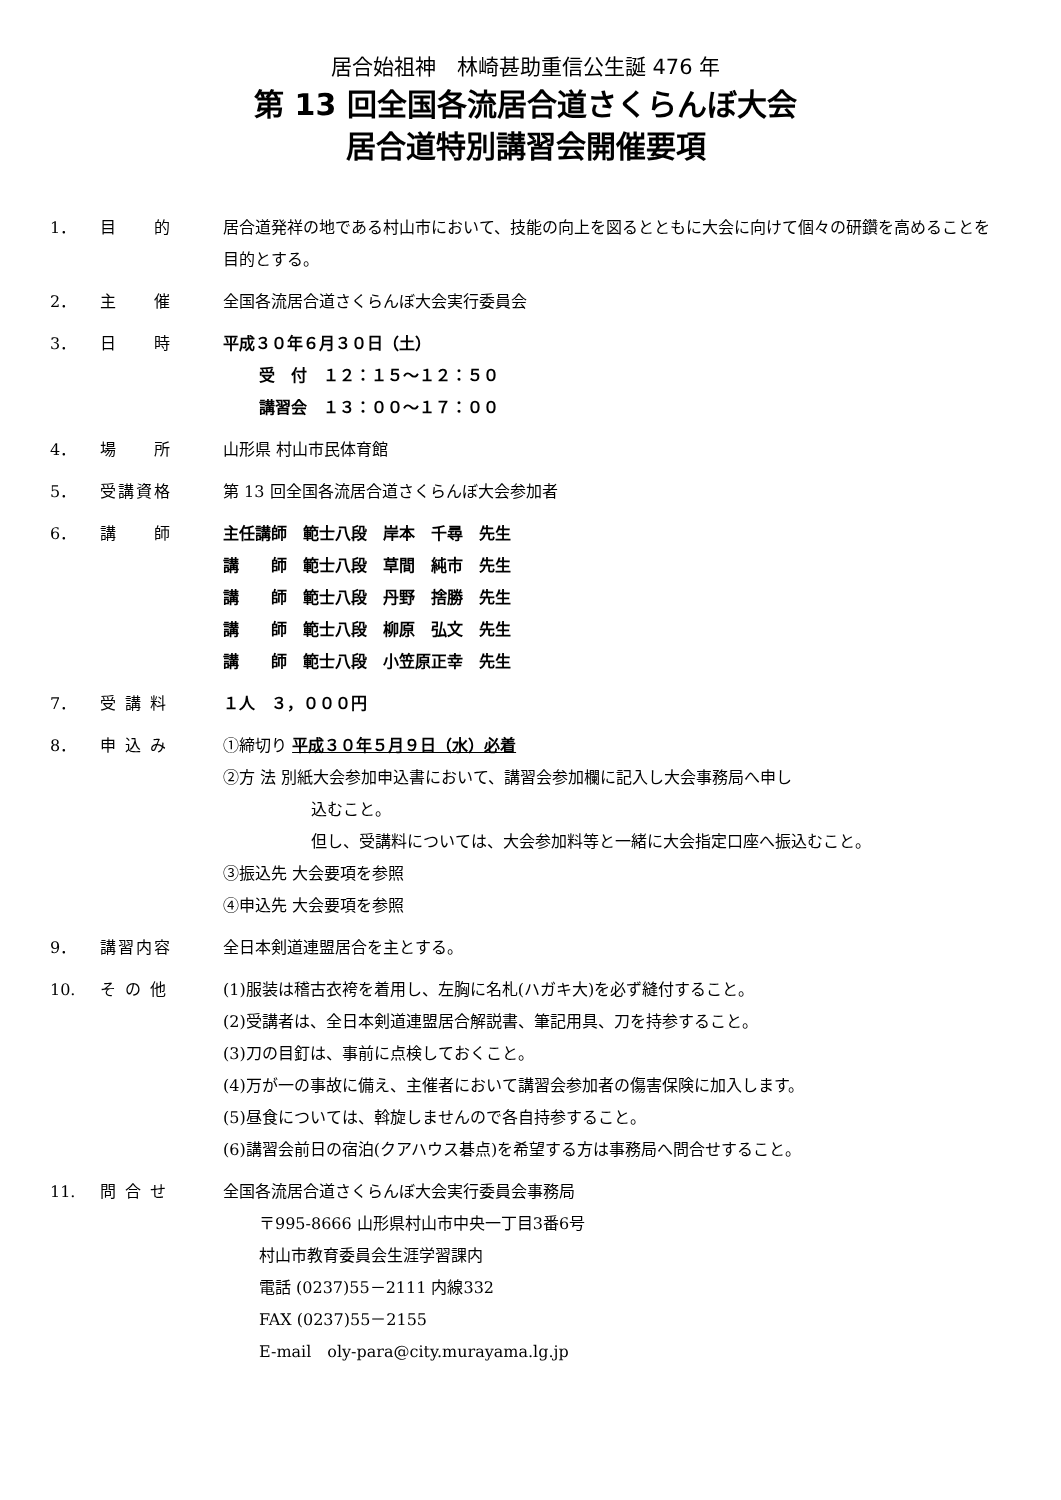居合始祖神　林崎甚助重信公生誕 476 年
第 13 回全国各流居合道さくらんぼ大会
居合道特別講習会開催要項
1． 目　　的 居合道発祥の地である村山市において、技能の向上を図るとともに大会に向けて個々の研鑽を高めることを目的とする。
2． 主　　催 全国各流居合道さくらんぼ大会実行委員会
3． 日　　時 平成３０年６月３０日（土）
受　付　１２：１５～１２：５０
講習会　１３：００～１７：００
4． 場　　所 山形県 村山市民体育館
5． 受講資格 第 13 回全国各流居合道さくらんぼ大会参加者
6． 講　　師 主任講師　範士八段　岸本　千尋　先生
講　　師　範士八段　草間　純市　先生
講　　師　範士八段　丹野　捨勝　先生
講　　師　範士八段　柳原　弘文　先生
講　　師　範士八段　小笠原正幸　先生
7． 受 講 料 １人　３，０００円
8． 申 込 み ①締切り 平成３０年５月９日（水）必着
②方 法 別紙大会参加申込書において、講習会参加欄に記入し大会事務局へ申し
込むこと。
但し、受講料については、大会参加料等と一緒に大会指定口座へ振込むこと。
③振込先 大会要項を参照
④申込先 大会要項を参照
9． 講習内容 全日本剣道連盟居合を主とする。
10. そ の 他 (1)服装は稽古衣袴を着用し、左胸に名札(ハガキ大)を必ず縫付すること。
(2)受講者は、全日本剣道連盟居合解説書、筆記用具、刀を持参すること。
(3)刀の目釘は、事前に点検しておくこと。
(4)万が一の事故に備え、主催者において講習会参加者の傷害保険に加入します。
(5)昼食については、斡旋しませんので各自持参すること。
(6)講習会前日の宿泊(クアハウス碁点)を希望する方は事務局へ問合せすること。
11. 問 合 せ 全国各流居合道さくらんぼ大会実行委員会事務局
〒995-8666 山形県村山市中央一丁目3番6号
村山市教育委員会生涯学習課内
電話 (0237)55－2111 内線332
FAX (0237)55－2155
E-mail　oly-para@city.murayama.lg.jp